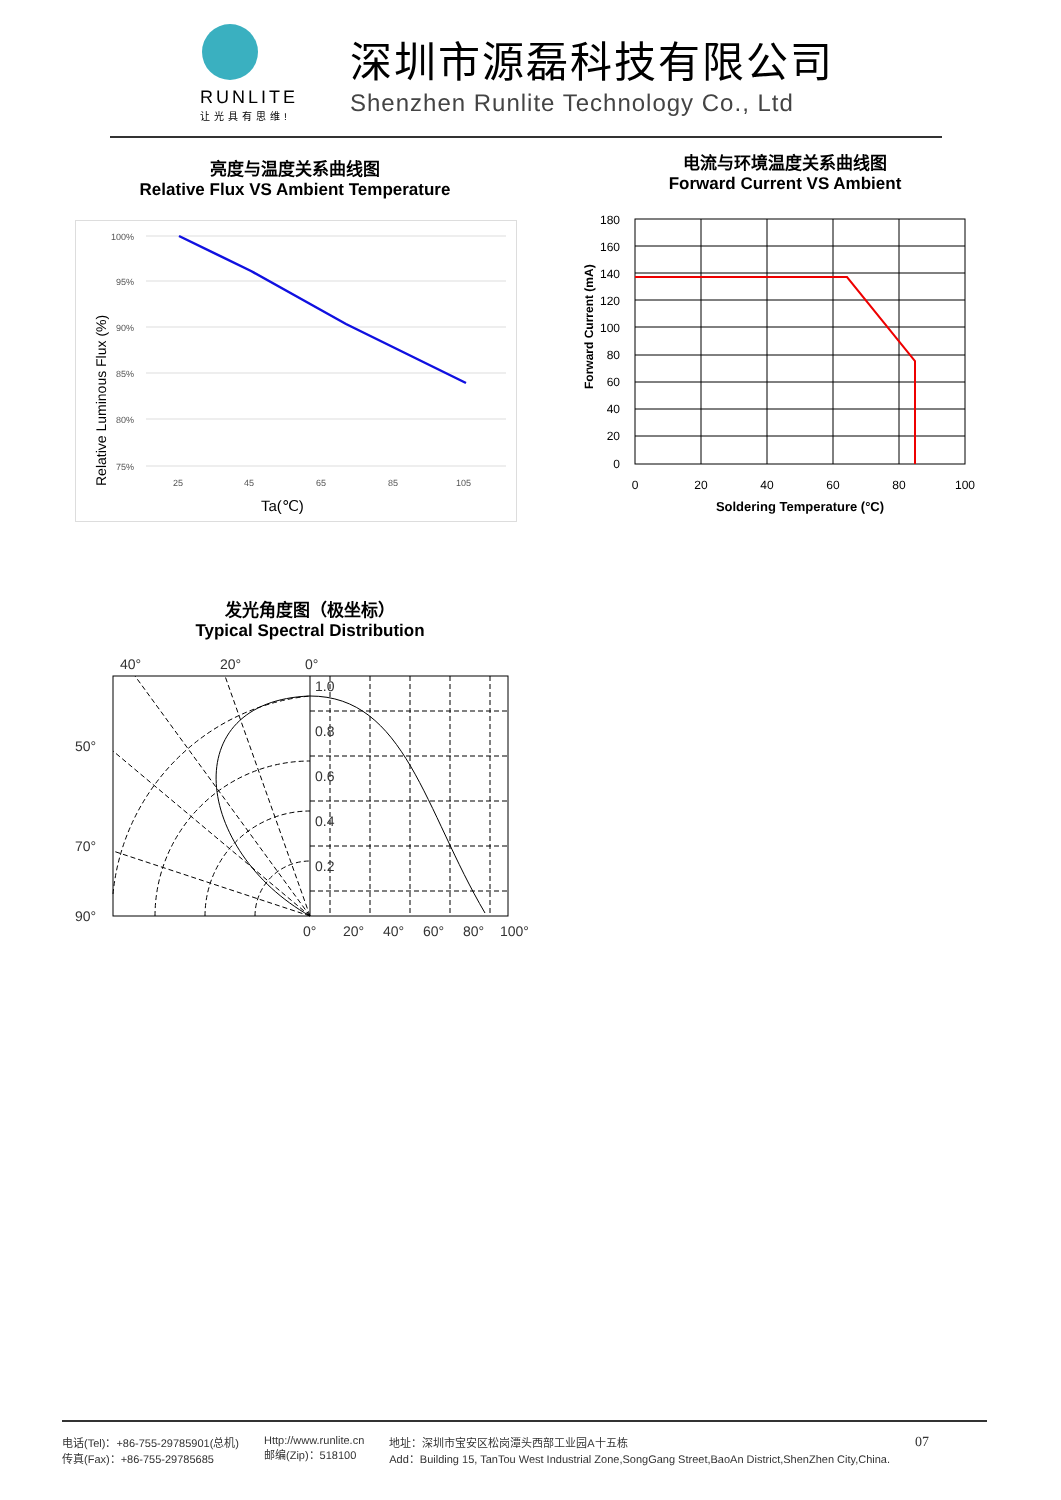RUNLITE
让光具有思维!
深圳市源磊科技有限公司
Shenzhen Runlite Technology Co., Ltd
亮度与温度关系曲线图
Relative Flux VS Ambient Temperature
100%
95%
90%
85%
80%
75%
25
45
65
85
105
Ta(℃)
Relative Luminous Flux (%)
电流与环境温度关系曲线图
Forward Current VS Ambient
180
160
140
120
100
80
60
40
20
0
0
20
40
60
80
100
Soldering Temperature (°C)
Forward Current (mA)
发光角度图（极坐标）
Typical Spectral Distribution
40°
20°
0°
50°
70°
90°
1.0
0.8
0.6
0.4
0.2
0°
20°
40°
60°
80°
100°
电话(Tel)：+86-755-29785901(总机)
传真(Fax)：+86-755-29785685
Http://www.runlite.cn
邮编(Zip)：518100
地址：深圳市宝安区松岗潭头西部工业园A十五栋
Add：Building 15, TanTou West Industrial Zone,SongGang Street,BaoAn District,ShenZhen City,China.
07